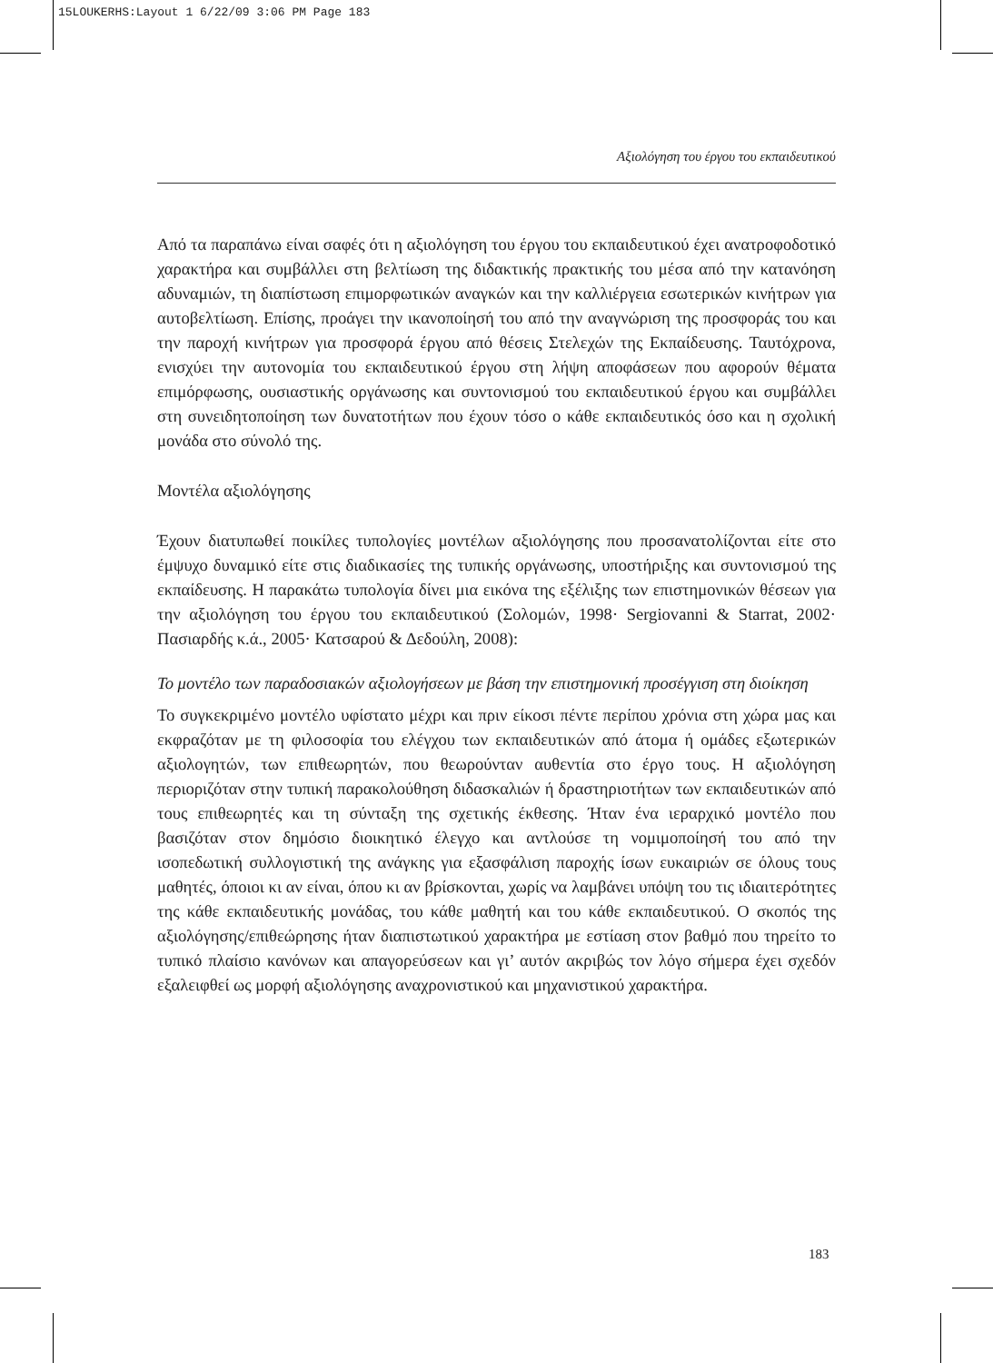15LOUKERHS:Layout 1 6/22/09 3:06 PM Page 183
Αξιολόγηση του έργου του εκπαιδευτικού
Από τα παραπάνω είναι σαφές ότι η αξιολόγηση του έργου του εκπαιδευτικού έχει ανατροφοδοτικό χαρακτήρα και συμβάλλει στη βελτίωση της διδακτικής πρακτικής του μέσα από την κατανόηση αδυναμιών, τη διαπίστωση επιμορφωτικών αναγκών και την καλλιέργεια εσωτερικών κινήτρων για αυτοβελτίωση. Επίσης, προάγει την ικανοποίησή του από την αναγνώριση της προσφοράς του και την παροχή κινήτρων για προσφορά έργου από θέσεις Στελεχών της Εκπαίδευσης. Ταυτόχρονα, ενισχύει την αυτονομία του εκπαιδευτικού έργου στη λήψη αποφάσεων που αφορούν θέματα επιμόρφωσης, ουσιαστικής οργάνωσης και συντονισμού του εκπαιδευτικού έργου και συμβάλλει στη συνειδητοποίηση των δυνατοτήτων που έχουν τόσο ο κάθε εκπαιδευτικός όσο και η σχολική μονάδα στο σύνολό της.
Μοντέλα αξιολόγησης
Έχουν διατυπωθεί ποικίλες τυπολογίες μοντέλων αξιολόγησης που προσανατολίζονται είτε στο έμψυχο δυναμικό είτε στις διαδικασίες της τυπικής οργάνωσης, υποστήριξης και συντονισμού της εκπαίδευσης. Η παρακάτω τυπολογία δίνει μια εικόνα της εξέλιξης των επιστημονικών θέσεων για την αξιολόγηση του έργου του εκπαιδευτικού (Σολομών, 1998· Sergiovanni & Starrat, 2002· Πασιαρδής κ.ά., 2005· Κατσαρού & Δεδούλη, 2008):
Το μοντέλο των παραδοσιακών αξιολογήσεων με βάση την επιστημονική προσέγγιση στη διοίκηση
Το συγκεκριμένο μοντέλο υφίστατο μέχρι και πριν είκοσι πέντε περίπου χρόνια στη χώρα μας και εκφραζόταν με τη φιλοσοφία του ελέγχου των εκπαιδευτικών από άτομα ή ομάδες εξωτερικών αξιολογητών, των επιθεωρητών, που θεωρούνταν αυθεντία στο έργο τους. Η αξιολόγηση περιοριζόταν στην τυπική παρακολούθηση διδασκαλιών ή δραστηριοτήτων των εκπαιδευτικών από τους επιθεωρητές και τη σύνταξη της σχετικής έκθεσης. Ήταν ένα ιεραρχικό μοντέλο που βασιζόταν στον δημόσιο διοικητικό έλεγχο και αντλούσε τη νομιμοποίησή του από την ισοπεδωτική συλλογιστική της ανάγκης για εξασφάλιση παροχής ίσων ευκαιριών σε όλους τους μαθητές, όποιοι κι αν είναι, όπου κι αν βρίσκονται, χωρίς να λαμβάνει υπόψη του τις ιδιαιτερότητες της κάθε εκπαιδευτικής μονάδας, του κάθε μαθητή και του κάθε εκπαιδευτικού. Ο σκοπός της αξιολόγησης/επιθεώρησης ήταν διαπιστωτικού χαρακτήρα με εστίαση στον βαθμό που τηρείτο το τυπικό πλαίσιο κανόνων και απαγορεύσεων και γι’ αυτόν ακριβώς τον λόγο σήμερα έχει σχεδόν εξαλειφθεί ως μορφή αξιολόγησης αναχρονιστικού και μηχανιστικού χαρακτήρα.
183